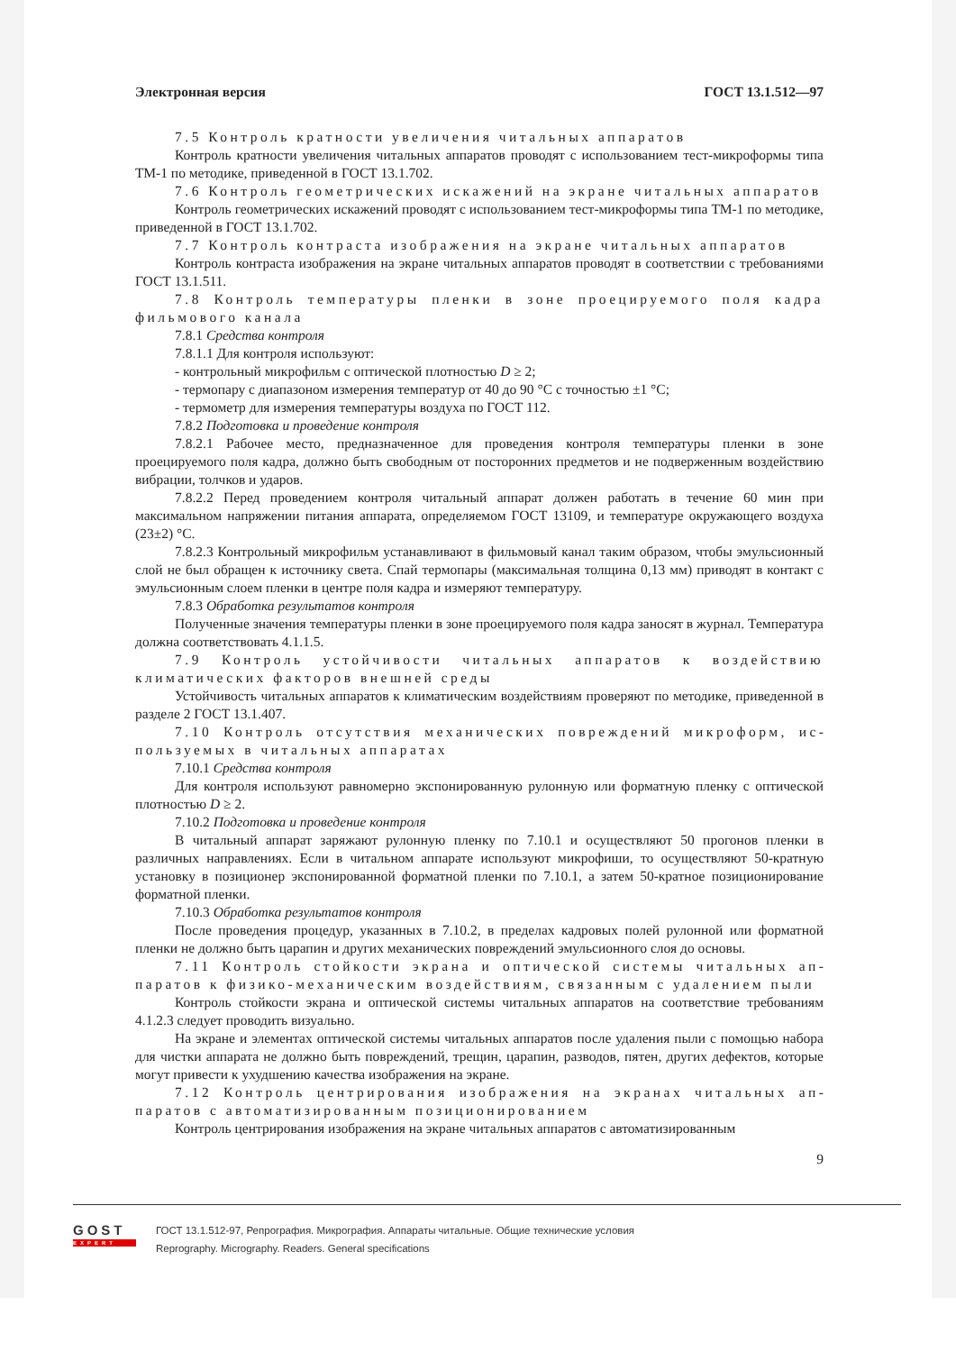Электронная версия ГОСТ 13.1.512—97
7.5 Контроль кратности увеличения читальных аппаратов
Контроль кратности увеличения читальных аппаратов проводят с использованием тест-микро­формы типа ТМ-1 по методике, приведенной в ГОСТ 13.1.702.
7.6 Контроль геометрических искажений на экране читальных аппаратов
Контроль геометрических искажений проводят с использованием тест-микроформы типа ТМ-1 по методике, приведенной в ГОСТ 13.1.702.
7.7 Контроль контраста изображения на экране читальных аппаратов
Контроль контраста изображения на экране читальных аппаратов проводят в соответствии с требованиями ГОСТ 13.1.511.
7.8 Контроль температуры пленки в зоне проецируемого поля кадра фильмового канала
7.8.1 Средства контроля
7.8.1.1 Для контроля используют:
- контрольный микрофильм с оптической плотностью D ≥ 2;
- термопару с диапазоном измерения температур от 40 до 90 °С с точностью ±1 °С;
- термометр для измерения температуры воздуха по ГОСТ 112.
7.8.2 Подготовка и проведение контроля
7.8.2.1 Рабочее место, предназначенное для проведения контроля температуры пленки в зоне проецируемого поля кадра, должно быть свободным от посторонних предметов и не подверженным воздействию вибрации, толчков и ударов.
7.8.2.2 Перед проведением контроля читальный аппарат должен работать в течение 60 мин при максимальном напряжении питания аппарата, определяемом ГОСТ 13109, и температуре окружаю­щего воздуха (23±2) °С.
7.8.2.3 Контрольный микрофильм устанавливают в фильмовый канал таким образом, чтобы эмульсионный слой не был обращен к источнику света. Спай термопары (максимальная толщина 0,13 мм) приводят в контакт с эмульсионным слоем пленки в центре поля кадра и измеряют температуру.
7.8.3 Обработка результатов контроля
Полученные значения температуры пленки в зоне проецируемого поля кадра заносят в журнал. Температура должна соответствовать 4.1.1.5.
7.9 Контроль устойчивости читальных аппаратов к воздействию климати­ческих факторов внешней среды
Устойчивость читальных аппаратов к климатическим воздействиям проверяют по методике, приведенной в разделе 2 ГОСТ 13.1.407.
7.10 Контроль отсутствия механических повреждений микроформ, ис­пользуемых в читальных аппаратах
7.10.1 Средства контроля
Для контроля используют равномерно экспонированную рулонную или форматную пленку с оптической плотностью D ≥ 2.
7.10.2 Подготовка и проведение контроля
В читальный аппарат заряжают рулонную пленку по 7.10.1 и осуществляют 50 прогонов пленки в различных направлениях. Если в читальном аппарате используют микрофиши, то осуществляют 50-кратную установку в позиционер экспонированной форматной пленки по 7.10.1, а затем 50-крат­ное позиционирование форматной пленки.
7.10.3 Обработка результатов контроля
После проведения процедур, указанных в 7.10.2, в пределах кадровых полей рулонной или форматной пленки не должно быть царапин и других механических повреждений эмульсионного слоя до основы.
7.11 Контроль стойкости экрана и оптической системы читальных ап­паратов к физико-механическим воздействиям, связанным с удалением пыли
Контроль стойкости экрана и оптической системы читальных аппаратов на соответствие требованиям 4.1.2.3 следует проводить визуально.
На экране и элементах оптической системы читальных аппаратов после удаления пыли с помощью набора для чистки аппарата не должно быть повреждений, трещин, царапин, разводов, пятен, других дефектов, которые могут привести к ухудшению качества изображения на экране.
7.12 Контроль центрирования изображения на экранах читальных ап­паратов с автоматизированным позиционированием
Контроль центрирования изображения на экране читальных аппаратов с автоматизированным
9
GOST
EXPERT
ГОСТ 13.1.512-97, Репрография. Микрография. Аппараты читальные. Общие технические условия
Reprography. Micrography. Readers. General specifications